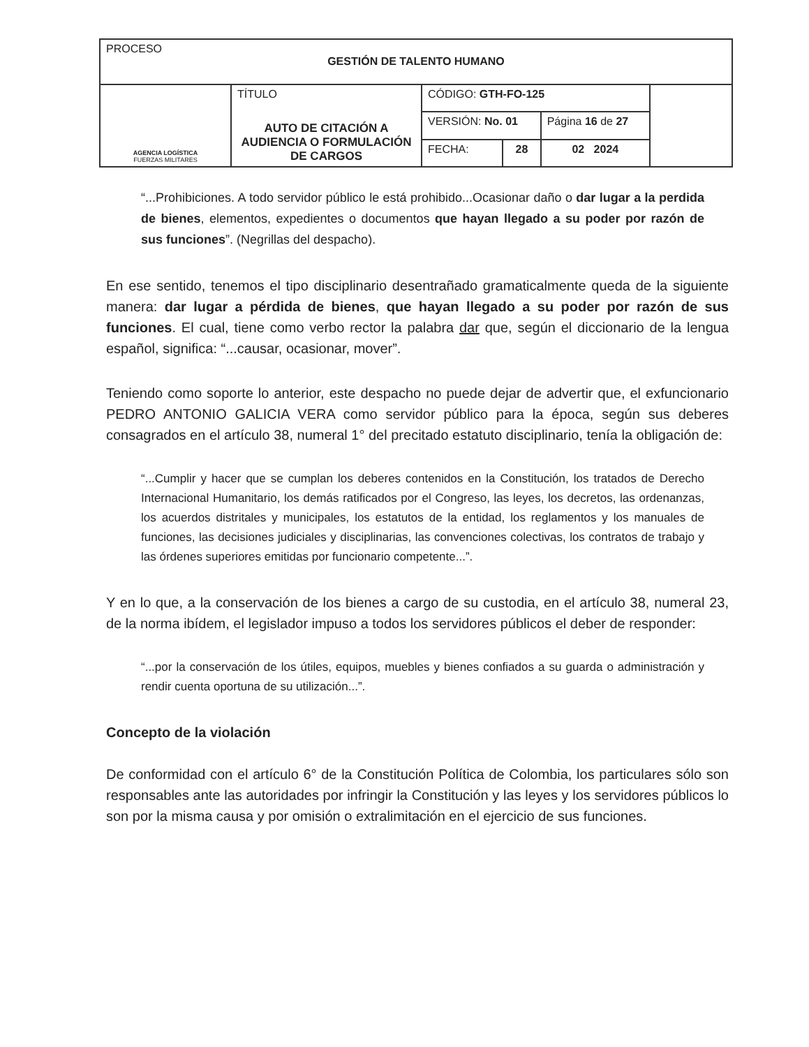| PROCESO GESTIÓN DE TALENTO HUMANO | | | | | |
| AGENCIA LOGÍSTICA FUERZAS MILITARES | TÍTULO AUTO DE CITACIÓN A AUDIENCIA O FORMULACIÓN DE CARGOS | CÓDIGO: GTH-FO-125 | | | |
| | | VERSIÓN: No. 01 | | Página 16 de 27 | |
| | | FECHA: | 28 | 02 2024 | |
“...Prohibiciones. A todo servidor público le está prohibido...Ocasionar daño o dar lugar a la perdida de bienes, elementos, expedientes o documentos que hayan llegado a su poder por razón de sus funciones”. (Negrillas del despacho).
En ese sentido, tenemos el tipo disciplinario desentrañado gramaticalmente queda de la siguiente manera: dar lugar a pérdida de bienes, que hayan llegado a su poder por razón de sus funciones. El cual, tiene como verbo rector la palabra dar que, según el diccionario de la lengua español, significa: “...causar, ocasionar, mover”.
Teniendo como soporte lo anterior, este despacho no puede dejar de advertir que, el exfuncionario PEDRO ANTONIO GALICIA VERA como servidor público para la época, según sus deberes consagrados en el artículo 38, numeral 1° del precitado estatuto disciplinario, tenía la obligación de:
“...Cumplir y hacer que se cumplan los deberes contenidos en la Constitución, los tratados de Derecho Internacional Humanitario, los demás ratificados por el Congreso, las leyes, los decretos, las ordenanzas, los acuerdos distritales y municipales, los estatutos de la entidad, los reglamentos y los manuales de funciones, las decisiones judiciales y disciplinarias, las convenciones colectivas, los contratos de trabajo y las órdenes superiores emitidas por funcionario competente...”.
Y en lo que, a la conservación de los bienes a cargo de su custodia, en el artículo 38, numeral 23, de la norma ibídem, el legislador impuso a todos los servidores públicos el deber de responder:
“...por la conservación de los útiles, equipos, muebles y bienes confiados a su guarda o administración y rendir cuenta oportuna de su utilización...”.
Concepto de la violación
De conformidad con el artículo 6° de la Constitución Política de Colombia, los particulares sólo son responsables ante las autoridades por infringir la Constitución y las leyes y los servidores públicos lo son por la misma causa y por omisión o extralimitación en el ejercicio de sus funciones.